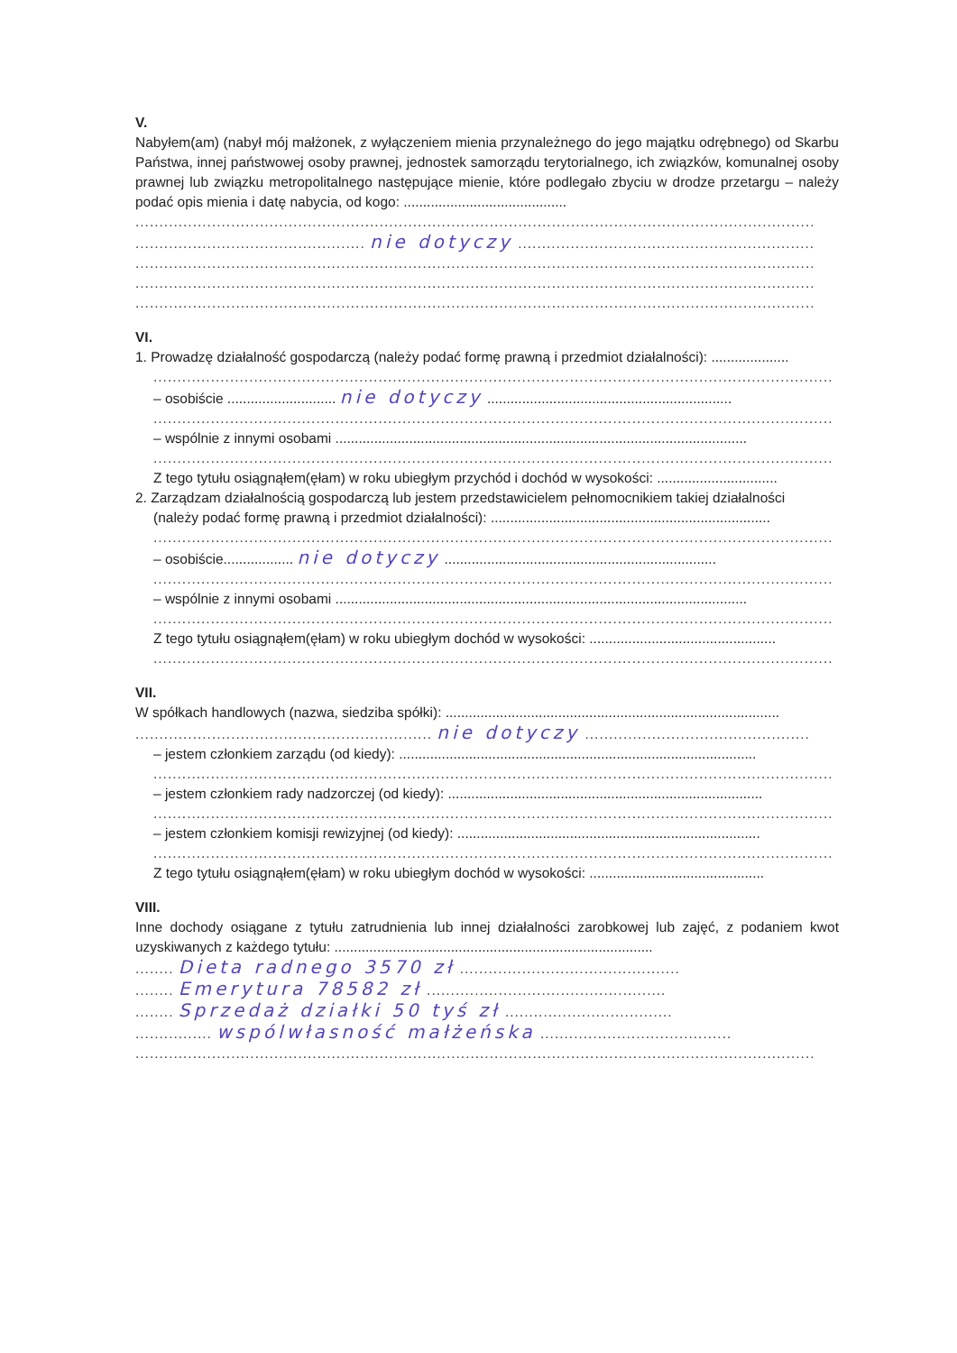V.
Nabyłem(am) (nabył mój małżonek, z wyłączeniem mienia przynależnego do jego majątku odrębnego) od Skarbu Państwa, innej państwowej osoby prawnej, jednostek samorządu terytorialnego, ich związków, komunalnej osoby prawnej lub związku metropolitalnego następujące mienie, które podlegało zbyciu w drodze przetargu – należy podać opis mienia i datę nabycia, od kogo: ..........................................
..............................................................................................................................................
................................................ nie dotyczy ..............................................................
..............................................................................................................................................
..............................................................................................................................................
..............................................................................................................................................
VI.
1. Prowadzę działalność gospodarczą (należy podać formę prawną i przedmiot działalności): ....................
..............................................................................................................................................
– osobiście ............................ nie dotyczy ...............................................................
..............................................................................................................................................
– wspólnie z innymi osobami ..........................................................................................................
..............................................................................................................................................
Z tego tytułu osiągnąłem(ęłam) w roku ubiegłym przychód i dochód w wysokości: ...............................
2. Zarządzam działalnością gospodarczą lub jestem przedstawicielem pełnomocnikiem takiej działalności
(należy podać formę prawną i przedmiot działalności): ........................................................................
..............................................................................................................................................
– osobiście.................. nie dotyczy ......................................................................
..............................................................................................................................................
– wspólnie z innymi osobami ..........................................................................................................
..............................................................................................................................................
Z tego tytułu osiągnąłem(ęłam) w roku ubiegłym dochód w wysokości: ................................................
..............................................................................................................................................
VII.
W spółkach handlowych (nazwa, siedziba spółki): ......................................................................................
.............................................................. nie dotyczy ...............................................
– jestem członkiem zarządu (od kiedy): ............................................................................................
..............................................................................................................................................
– jestem członkiem rady nadzorczej (od kiedy): .................................................................................
..............................................................................................................................................
– jestem członkiem komisji rewizyjnej (od kiedy): ..............................................................................
..............................................................................................................................................
Z tego tytułu osiągnąłem(ęłam) w roku ubiegłym dochód w wysokości: .............................................
VIII.
Inne dochody osiągane z tytułu zatrudnienia lub innej działalności zarobkowej lub zajęć, z podaniem kwot uzyskiwanych z każdego tytułu: ..................................................................................
........ Dieta radnego 3570 zł ..............................................
........ Emerytura 78582 zł ..................................................
........ Sprzedaż działki 50 tyś zł ...................................
................ wspólwłasność małżeńska ........................................
..............................................................................................................................................